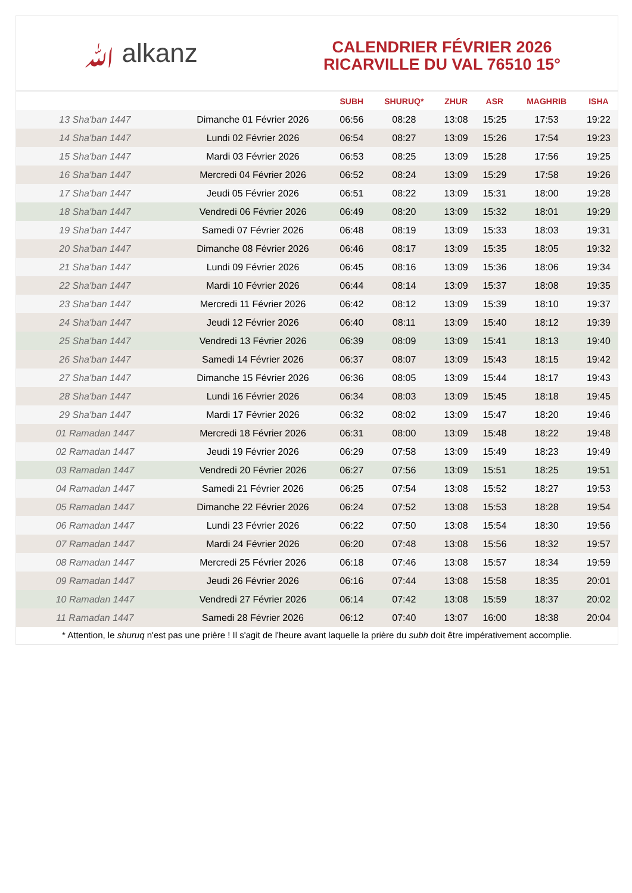ﷲ alkanz
CALENDRIER FÉVRIER 2026
RICARVILLE DU VAL 76510 15°
| | | SUBH | SHURUQ* | ZHUR | ASR | MAGHRIB | ISHA |
| --- | --- | --- | --- | --- | --- | --- | --- |
| 13 Sha'ban 1447 | Dimanche 01 Février 2026 | 06:56 | 08:28 | 13:08 | 15:25 | 17:53 | 19:22 |
| 14 Sha'ban 1447 | Lundi 02 Février 2026 | 06:54 | 08:27 | 13:09 | 15:26 | 17:54 | 19:23 |
| 15 Sha'ban 1447 | Mardi 03 Février 2026 | 06:53 | 08:25 | 13:09 | 15:28 | 17:56 | 19:25 |
| 16 Sha'ban 1447 | Mercredi 04 Février 2026 | 06:52 | 08:24 | 13:09 | 15:29 | 17:58 | 19:26 |
| 17 Sha'ban 1447 | Jeudi 05 Février 2026 | 06:51 | 08:22 | 13:09 | 15:31 | 18:00 | 19:28 |
| 18 Sha'ban 1447 | Vendredi 06 Février 2026 | 06:49 | 08:20 | 13:09 | 15:32 | 18:01 | 19:29 |
| 19 Sha'ban 1447 | Samedi 07 Février 2026 | 06:48 | 08:19 | 13:09 | 15:33 | 18:03 | 19:31 |
| 20 Sha'ban 1447 | Dimanche 08 Février 2026 | 06:46 | 08:17 | 13:09 | 15:35 | 18:05 | 19:32 |
| 21 Sha'ban 1447 | Lundi 09 Février 2026 | 06:45 | 08:16 | 13:09 | 15:36 | 18:06 | 19:34 |
| 22 Sha'ban 1447 | Mardi 10 Février 2026 | 06:44 | 08:14 | 13:09 | 15:37 | 18:08 | 19:35 |
| 23 Sha'ban 1447 | Mercredi 11 Février 2026 | 06:42 | 08:12 | 13:09 | 15:39 | 18:10 | 19:37 |
| 24 Sha'ban 1447 | Jeudi 12 Février 2026 | 06:40 | 08:11 | 13:09 | 15:40 | 18:12 | 19:39 |
| 25 Sha'ban 1447 | Vendredi 13 Février 2026 | 06:39 | 08:09 | 13:09 | 15:41 | 18:13 | 19:40 |
| 26 Sha'ban 1447 | Samedi 14 Février 2026 | 06:37 | 08:07 | 13:09 | 15:43 | 18:15 | 19:42 |
| 27 Sha'ban 1447 | Dimanche 15 Février 2026 | 06:36 | 08:05 | 13:09 | 15:44 | 18:17 | 19:43 |
| 28 Sha'ban 1447 | Lundi 16 Février 2026 | 06:34 | 08:03 | 13:09 | 15:45 | 18:18 | 19:45 |
| 29 Sha'ban 1447 | Mardi 17 Février 2026 | 06:32 | 08:02 | 13:09 | 15:47 | 18:20 | 19:46 |
| 01 Ramadan 1447 | Mercredi 18 Février 2026 | 06:31 | 08:00 | 13:09 | 15:48 | 18:22 | 19:48 |
| 02 Ramadan 1447 | Jeudi 19 Février 2026 | 06:29 | 07:58 | 13:09 | 15:49 | 18:23 | 19:49 |
| 03 Ramadan 1447 | Vendredi 20 Février 2026 | 06:27 | 07:56 | 13:09 | 15:51 | 18:25 | 19:51 |
| 04 Ramadan 1447 | Samedi 21 Février 2026 | 06:25 | 07:54 | 13:08 | 15:52 | 18:27 | 19:53 |
| 05 Ramadan 1447 | Dimanche 22 Février 2026 | 06:24 | 07:52 | 13:08 | 15:53 | 18:28 | 19:54 |
| 06 Ramadan 1447 | Lundi 23 Février 2026 | 06:22 | 07:50 | 13:08 | 15:54 | 18:30 | 19:56 |
| 07 Ramadan 1447 | Mardi 24 Février 2026 | 06:20 | 07:48 | 13:08 | 15:56 | 18:32 | 19:57 |
| 08 Ramadan 1447 | Mercredi 25 Février 2026 | 06:18 | 07:46 | 13:08 | 15:57 | 18:34 | 19:59 |
| 09 Ramadan 1447 | Jeudi 26 Février 2026 | 06:16 | 07:44 | 13:08 | 15:58 | 18:35 | 20:01 |
| 10 Ramadan 1447 | Vendredi 27 Février 2026 | 06:14 | 07:42 | 13:08 | 15:59 | 18:37 | 20:02 |
| 11 Ramadan 1447 | Samedi 28 Février 2026 | 06:12 | 07:40 | 13:07 | 16:00 | 18:38 | 20:04 |
* Attention, le shuruq n'est pas une prière ! Il s'agit de l'heure avant laquelle la prière du subh doit être impérativement accomplie.